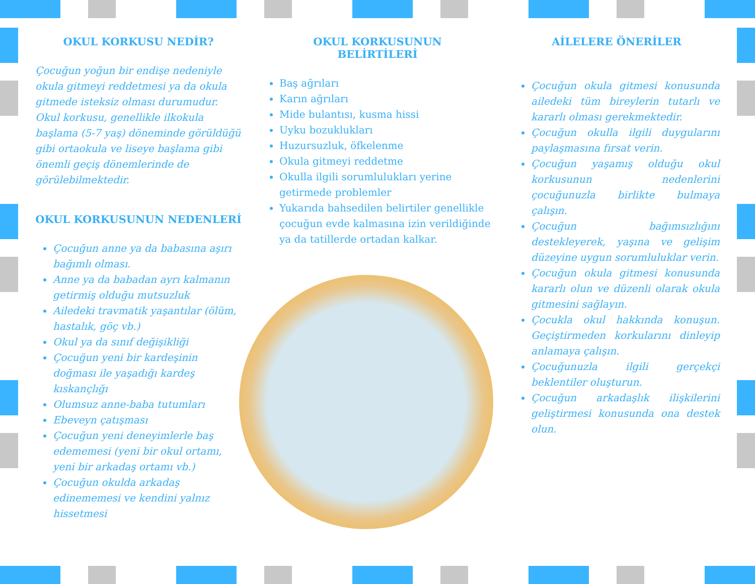OKUL KORKUSU NEDİR?
Çocuğun yoğun bir endişe nedeniyle okula gitmeyi reddetmesi ya da okula gitmede isteksiz olması durumudur. Okul korkusu, genellikle ilkokula başlama (5-7 yaş) döneminde görüldüğü gibi ortaokula ve liseye başlama gibi önemli geçiş dönemlerinde de görülebilmektedir.
OKUL KORKUSUNUN NEDENLERİ
Çocuğun anne ya da babasına aşırı bağımlı olması.
Anne ya da babadan ayrı kalmanın getirmiş olduğu mutsuzluk
Ailedeki travmatik yaşantılar (ölüm, hastalık, göç vb.)
Okul ya da sınıf değişikliği
Çocuğun yeni bir kardeşinin doğması ile yaşadığı kardeş kıskançlığı
Olumsuz anne-baba tutumları
Ebeveyn çatışması
Çocuğun yeni deneyimlerle baş edememesi (yeni bir okul ortamı, yeni bir arkadaş ortamı vb.)
Çocuğun okulda arkadaş edinememesi ve kendini yalnız hissetmesi
OKUL KORKUSUNUN
BELİRTİLERİ
Baş ağrıları
Karın ağrıları
Mide bulantısı, kusma hissi
Uyku bozuklukları
Huzursuzluk, öfkelenme
Okula gitmeyi reddetme
Okulla ilgili sorumlulukları yerine getirmede problemler
Yukarıda bahsedilen belirtiler genellikle çocuğun evde kalmasına izin verildiğinde ya da tatillerde ortadan kalkar.
AİLELERE ÖNERİLER
Çocuğun okula gitmesi konusunda ailedeki tüm bireylerin tutarlı ve kararlı olması gerekmektedir.
Çocuğun okulla ilgili duygularını paylaşmasına fırsat verin.
Çocuğun yaşamış olduğu okul korkusunun nedenlerini çocuğunuzla birlikte bulmaya çalışın.
Çocuğun bağımsızlığını destekleyerek, yaşına ve gelişim düzeyine uygun sorumluluklar verin.
Çocuğun okula gitmesi konusunda kararlı olun ve düzenli olarak okula gitmesini sağlayın.
Çocukla okul hakkında konuşun. Geçiştirmeden korkularını dinleyip anlamaya çalışın.
Çocuğunuzla ilgili gerçekçi beklentiler oluşturun.
Çocuğun arkadaşlık ilişkilerini geliştirmesi konusunda ona destek olun.